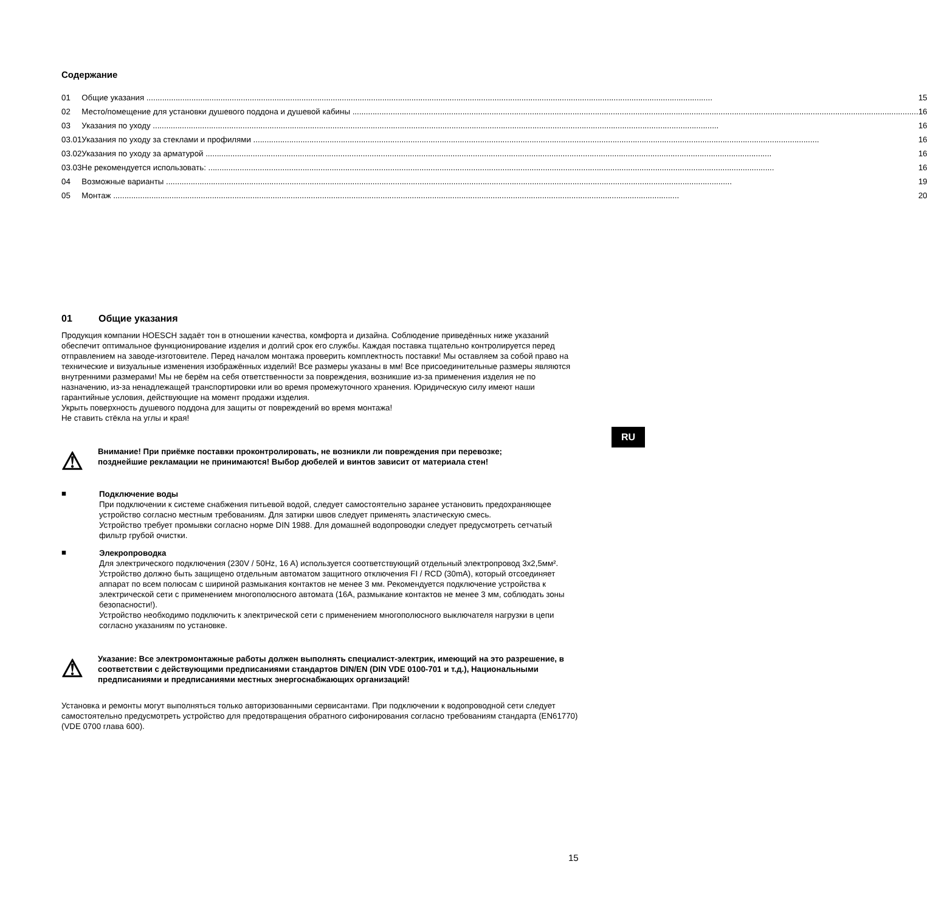Содержание
| 01 | Общие указания | 15 |
| 02 | Место/помещение для установки душевого поддона и душевой кабины | 16 |
| 03 | Указания по уходу | 16 |
| 03.01 | Указания по уходу за стеклами и профилями | 16 |
| 03.02 | Указания по уходу за арматурой | 16 |
| 03.03 | Не рекомендуется использовать: | 16 |
| 04 | Возможные варианты | 19 |
| 05 | Монтаж | 20 |
01 Общие указания
Продукция компании HOESCH задаёт тон в отношении качества, комфорта и дизайна. Соблюдение приведённых ниже указаний обеспечит оптимальное функционирование изделия и долгий срок его службы. Каждая поставка тщательно контролируется перед отправлением на заводе-изготовителе. Перед началом монтажа проверить комплектность поставки! Мы оставляем за собой право на технические и визуальные изменения изображённых изделий! Все размеры указаны в мм! Все присоединительные размеры являются внутренними размерами! Мы не берём на себя ответственности за повреждения, возникшие из-за применения изделия не по назначению, из-за ненадлежащей транспортировки или во время промежуточного хранения. Юридическую силу имеют наши гарантийные условия, действующие на момент продажи изделия.
Укрыть поверхность душевого поддона для защиты от повреждений во время монтажа!
Не ставить стёкла на углы и края!
⚠
Внимание! При приёмке поставки проконтролировать, не возникли ли повреждения при перевозке;
позднейшие рекламации не принимаются! Выбор дюбелей и винтов зависит от материала стен!
■
Подключение воды
При подключении к системе снабжения питьевой водой, следует самостоятельно заранее установить предохраняющее устройство согласно местным требованиям. Для затирки швов следует применять эластическую смесь.
Устройство требует промывки согласно норме DIN 1988. Для домашней водопроводки следует предусмотреть сетчатый фильтр грубой очистки.
■
Элекропроводка
Для электрического подключения (230V / 50Hz, 16 A) используется соответствующий отдельный электропровод 3x2,5мм².
Устройство должно быть защищено отдельным автоматом защитного отключения FI / RCD (30mA), который отсоединяет аппарат по всем полюсам с шириной размыкания контактов не менее 3 мм. Рекомендуется подключение устройства к электрической сети с применением многополюсного автомата (16A, размыкание контактов не менее 3 мм, соблюдать зоны безопасности!).
Устройство необходимо подключить к электрической сети с применением многополюсного выключателя нагрузки в цепи согласно указаниям по установке.
⚠
Указание: Все электромонтажные работы должен выполнять специалист-электрик, имеющий на это разрешение, в соответствии с действующими предписаниями стандартов DIN/EN (DIN VDE 0100-701 и т.д.), Национальными предписаниями и предписаниями местных энергоснабжающих организаций!
Установка и ремонты могут выполняться только авторизованными сервисантами. При подключении к водопроводной сети следует самостоятельно предусмотреть устройство для предотвращения обратного сифонирования согласно требованиям стандарта (EN61770) (VDE 0700 глава 600).
RU
15